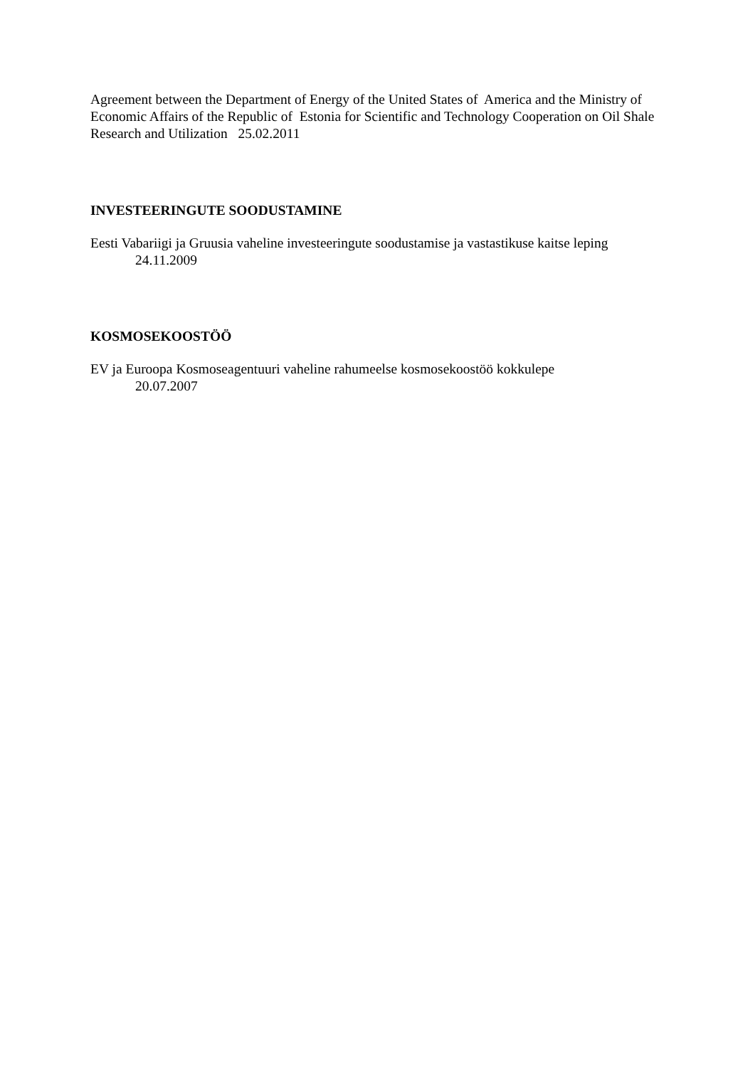Agreement between the Department of Energy of the United States of America and the Ministry of Economic Affairs of the Republic of Estonia for Scientific and Technology Cooperation on Oil Shale Research and Utilization 25.02.2011
INVESTEERINGUTE SOODUSTAMINE
Eesti Vabariigi ja Gruusia vaheline investeeringute soodustamise ja vastastikuse kaitse leping
24.11.2009
KOSMOSEKOOSTÖÖ
EV ja Euroopa Kosmoseagentuuri vaheline rahumeelse kosmosekoostöö kokkulepe
20.07.2007